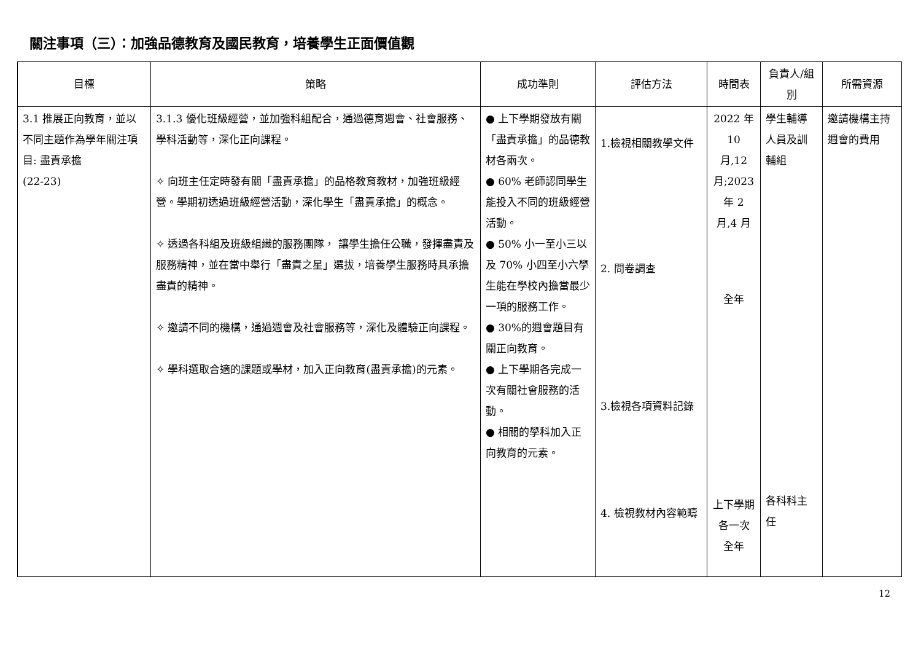關注事項（三）：加強品德教育及國民教育，培養學生正面價值觀
| 目標 | 策略 | 成功準則 | 評估方法 | 時間表 | 負責人/組別 | 所需資源 |
| --- | --- | --- | --- | --- | --- | --- |
| 3.1 推展正向教育，並以不同主題作為學年關注項目: 盡責承擔 (22-23) | 3.1.3 優化班級經營，並加強科組配合，通過德育週會、社會服務、學科活動等，深化正向課程。 ✧ 向班主任定時發有關「盡責承擔」的品格教育教材，加強班級經營。學期初透過班級經營活動，深化學生「盡責承擔」的概念。 ✧ 透過各科組及班級組織的服務團隊， 讓學生擔任公職，發揮盡責及服務精神，並在當中舉行「盡責之星」選拔，培養學生服務時具承擔盡責的精神。 ✧ 邀請不同的機構，通過週會及社會服務等，深化及體驗正向課程。 ✧ 學科選取合適的課題或學材，加入正向教育(盡責承擔)的元素。 | ● 上下學期發放有關「盡責承擔」的品德教材各兩次。 ● 60% 老師認同學生能投入不同的班級經營活動。 ● 50% 小一至小三以及 70% 小四至小六學生能在學校內擔當最少一項的服務工作。 ● 30%的週會題目有關正向教育。 ● 上下學期各完成一次有關社會服務的活動。 ● 相關的學科加入正向教育的元素。 | 1.檢視相關教學文件 2. 問卷調查 3.檢視各項資料記錄 4. 檢視教材內容範疇 | 2022 年 10 月,12 月;2023 年 2 月,4 月 全年 上下學期各一次 全年 | 學生輔導人員及訓輔組 各科科主任 | 邀請機構主持週會的費用 |
12